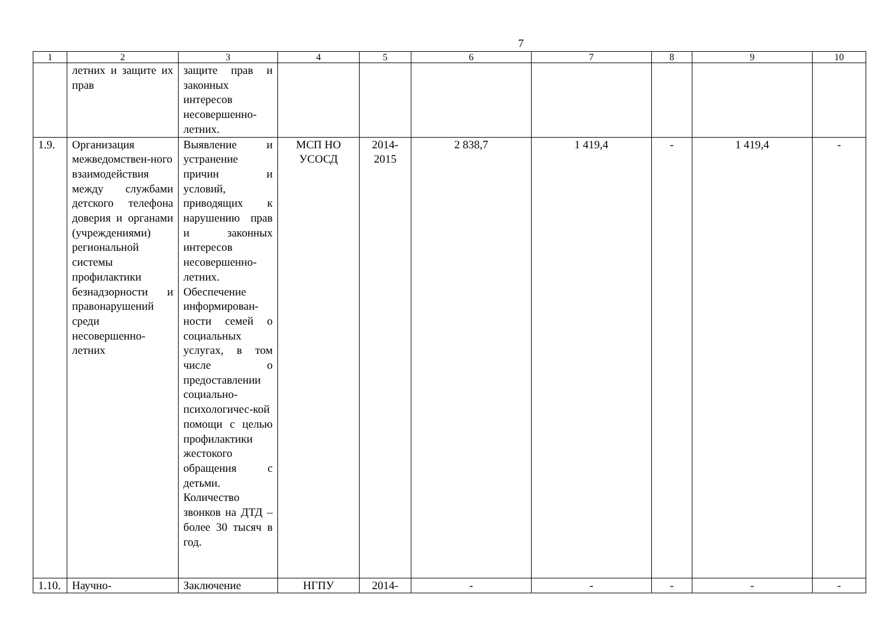7
| 1 | 2 | 3 | 4 | 5 | 6 | 7 | 8 | 9 | 10 |
| --- | --- | --- | --- | --- | --- | --- | --- | --- | --- |
| | летних и защите их прав | защите прав и законных интересов несовершенно-летних. | | | | | | | |
| 1.9. | Организация межведомствен-ного взаимодействия между службами детского телефона доверия и органами (учреждениями) региональной системы профилактики безнадзорности и правонарушений среди несовершенно-летних | Выявление и устранение причин и условий, приводящих к нарушению прав и законных интересов несовершенно-летних. Обеспечение информирован-ности семей о социальных услугах, в том числе о предоставлении социально-психологичес-кой помощи с целью профилактики жестокого обращения с детьми. Количество звонков на ДТД – более 30 тысяч в год. | МСП НО УСОСД | 2014-2015 | 2 838,7 | 1 419,4 | - | 1 419,4 | - |
| 1.10. | Научно- | Заключение | НГПУ | 2014- | - | - | - | - | - |